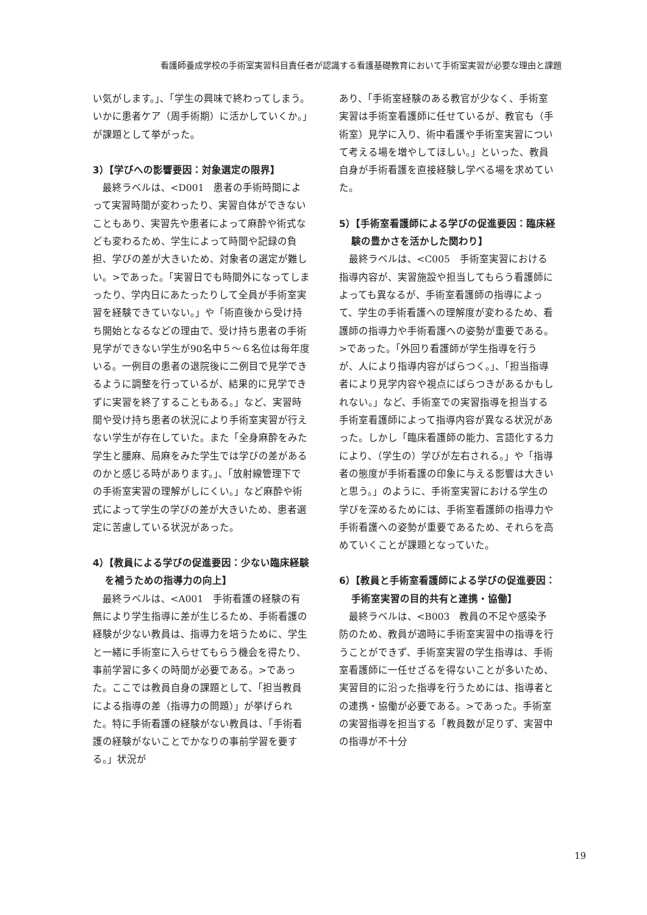看護師養成学校の手術室実習科目責任者が認識する看護基礎教育において手術室実習が必要な理由と課題
い気がします。」、「学生の興味で終わってしまう。いかに患者ケア（周手術期）に活かしていくか。」が課題として挙がった。
3）【学びへの影響要因：対象選定の限界】
最終ラベルは、<D001　患者の手術時間によって実習時間が変わったり、実習自体ができないこともあり、実習先や患者によって麻酔や術式なども変わるため、学生によって時間や記録の負担、学びの差が大きいため、対象者の選定が難しい。>であった。「実習日でも時間外になってしまったり、学内日にあたったりして全員が手術室実習を経験できていない。」や「術直後から受け持ち開始となるなどの理由で、受け持ち患者の手術見学ができない学生が90名中５～６名位は毎年度いる。一例目の患者の退院後に二例目で見学できるように調整を行っているが、結果的に見学できずに実習を終了することもある。」など、実習時間や受け持ち患者の状況により手術室実習が行えない学生が存在していた。また「全身麻酔をみた学生と腰麻、局麻をみた学生では学びの差があるのかと感じる時があります。」、「放射線管理下での手術室実習の理解がしにくい。」など麻酔や術式によって学生の学びの差が大きいため、患者選定に苦慮している状況があった。
4）【教員による学びの促進要因：少ない臨床経験を補うための指導力の向上】
最終ラベルは、<A001　手術看護の経験の有無により学生指導に差が生じるため、手術看護の経験が少ない教員は、指導力を培うために、学生と一緒に手術室に入らせてもらう機会を得たり、事前学習に多くの時間が必要である。>であった。ここでは教員自身の課題として、「担当教員による指導の差（指導力の問題）」が挙げられた。特に手術看護の経験がない教員は、「手術看護の経験がないことでかなりの事前学習を要する。」状況が
あり、「手術室経験のある教官が少なく、手術室実習は手術室看護師に任せているが、教官も（手術室）見学に入り、術中看護や手術室実習について考える場を増やしてほしい。」といった、教員自身が手術看護を直接経験し学べる場を求めていた。
5）【手術室看護師による学びの促進要因：臨床経験の豊かさを活かした関わり】
最終ラベルは、<C005　手術室実習における指導内容が、実習施設や担当してもらう看護師によっても異なるが、手術室看護師の指導によって、学生の手術看護への理解度が変わるため、看護師の指導力や手術看護への姿勢が重要である。>であった。「外回り看護師が学生指導を行うが、人により指導内容がばらつく。」、「担当指導者により見学内容や視点にばらつきがあるかもしれない。」など、手術室での実習指導を担当する手術室看護師によって指導内容が異なる状況があった。しかし「臨床看護師の能力、言語化する力により、（学生の）学びが左右される。」や「指導者の態度が手術看護の印象に与える影響は大きいと思う。」のように、手術室実習における学生の学びを深めるためには、手術室看護師の指導力や手術看護への姿勢が重要であるため、それらを高めていくことが課題となっていた。
6）【教員と手術室看護師による学びの促進要因：手術室実習の目的共有と連携・協働】
最終ラベルは、<B003　教員の不足や感染予防のため、教員が適時に手術室実習中の指導を行うことができず、手術室実習の学生指導は、手術室看護師に一任せざるを得ないことが多いため、実習目的に沿った指導を行うためには、指導者との連携・協働が必要である。>であった。手術室の実習指導を担当する「教員数が足りず、実習中の指導が不十分
19